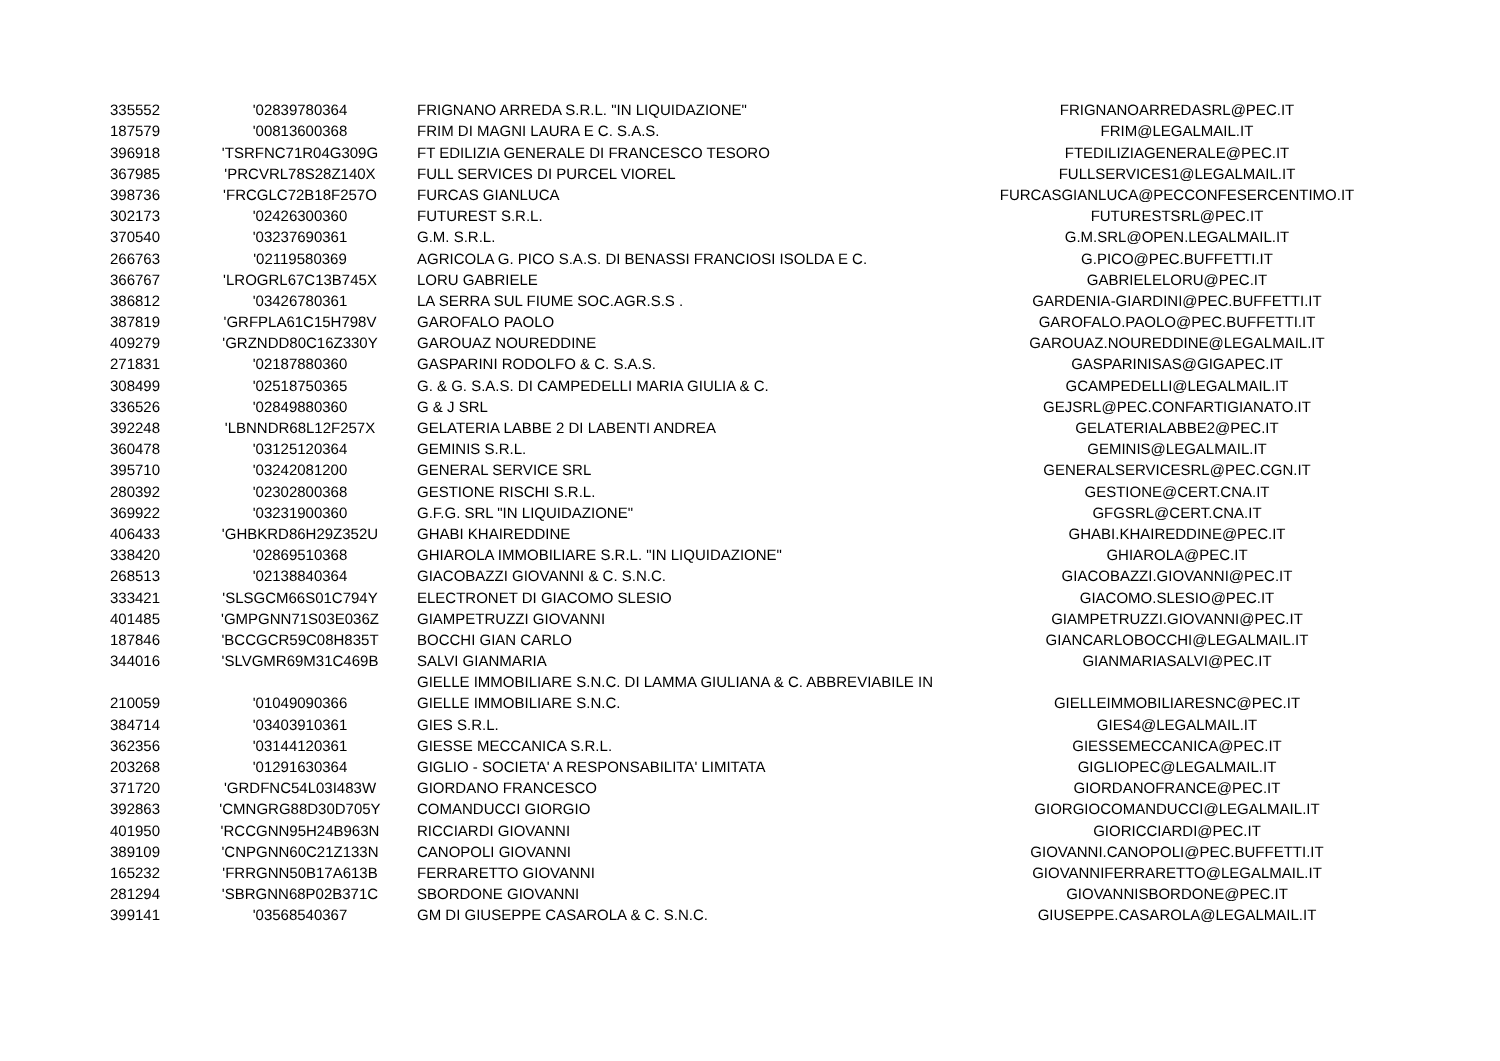| 335552 | '02839780364 | FRIGNANO ARREDA S.R.L. "IN LIQUIDAZIONE" | FRIGNANOARREDASRL@PEC.IT |
| 187579 | '00813600368 | FRIM DI MAGNI LAURA E C. S.A.S. | FRIM@LEGALMAIL.IT |
| 396918 | 'TSRFNC71R04G309G | FT EDILIZIA GENERALE DI FRANCESCO TESORO | FTEDILIZIAGENERALE@PEC.IT |
| 367985 | 'PRCVRL78S28Z140X | FULL SERVICES DI PURCEL VIOREL | FULLSERVICES1@LEGALMAIL.IT |
| 398736 | 'FRCGLC72B18F257O | FURCAS GIANLUCA | FURCASGIANLUCA@PECCONFESERCENTIMO.IT |
| 302173 | '02426300360 | FUTUREST S.R.L. | FUTURESTSRL@PEC.IT |
| 370540 | '03237690361 | G.M. S.R.L. | G.M.SRL@OPEN.LEGALMAIL.IT |
| 266763 | '02119580369 | AGRICOLA G. PICO S.A.S. DI BENASSI FRANCIOSI ISOLDA E C. | G.PICO@PEC.BUFFETTI.IT |
| 366767 | 'LROGRL67C13B745X | LORU GABRIELE | GABRIELELORU@PEC.IT |
| 386812 | '03426780361 | LA SERRA SUL FIUME SOC.AGR.S.S . | GARDENIA-GIARDINI@PEC.BUFFETTI.IT |
| 387819 | 'GRFPLA61C15H798V | GAROFALO PAOLO | GAROFALO.PAOLO@PEC.BUFFETTI.IT |
| 409279 | 'GRZNDD80C16Z330Y | GAROUAZ NOUREDDINE | GAROUAZ.NOUREDDINE@LEGALMAIL.IT |
| 271831 | '02187880360 | GASPARINI RODOLFO & C. S.A.S. | GASPARINISAS@GIGAPEC.IT |
| 308499 | '02518750365 | G. & G. S.A.S. DI CAMPEDELLI MARIA GIULIA & C. | GCAMPEDELLI@LEGALMAIL.IT |
| 336526 | '02849880360 | G & J SRL | GEJSRL@PEC.CONFARTIGIANATO.IT |
| 392248 | 'LBNNDR68L12F257X | GELATERIA LABBE 2 DI LABENTI ANDREA | GELATERIALABBE2@PEC.IT |
| 360478 | '03125120364 | GEMINIS S.R.L. | GEMINIS@LEGALMAIL.IT |
| 395710 | '03242081200 | GENERAL SERVICE SRL | GENERALSERVICESRL@PEC.CGN.IT |
| 280392 | '02302800368 | GESTIONE RISCHI S.R.L. | GESTIONE@CERT.CNA.IT |
| 369922 | '03231900360 | G.F.G. SRL "IN LIQUIDAZIONE" | GFGSRL@CERT.CNA.IT |
| 406433 | 'GHBKRD86H29Z352U | GHABI KHAIREDDINE | GHABI.KHAIREDDINE@PEC.IT |
| 338420 | '02869510368 | GHIAROLA IMMOBILIARE S.R.L. "IN LIQUIDAZIONE" | GHIAROLA@PEC.IT |
| 268513 | '02138840364 | GIACOBAZZI GIOVANNI & C. S.N.C. | GIACOBAZZI.GIOVANNI@PEC.IT |
| 333421 | 'SLSGCM66S01C794Y | ELECTRONET DI GIACOMO SLESIO | GIACOMO.SLESIO@PEC.IT |
| 401485 | 'GMPGNN71S03E036Z | GIAMPETRUZZI GIOVANNI | GIAMPETRUZZI.GIOVANNI@PEC.IT |
| 187846 | 'BCCGCR59C08H835T | BOCCHI GIAN CARLO | GIANCARLOBOCCHI@LEGALMAIL.IT |
| 344016 | 'SLVGMR69M31C469B | SALVI GIANMARIA | GIANMARIASALVI@PEC.IT |
| | | GIELLE IMMOBILIARE S.N.C. DI LAMMA GIULIANA & C. ABBREVIABILE IN | |
| 210059 | '01049090366 | GIELLE IMMOBILIARE S.N.C. | GIELLEIMMOBILIARESNC@PEC.IT |
| 384714 | '03403910361 | GIES S.R.L. | GIES4@LEGALMAIL.IT |
| 362356 | '03144120361 | GIESSE MECCANICA S.R.L. | GIESSEMECCANICA@PEC.IT |
| 203268 | '01291630364 | GIGLIO - SOCIETA' A RESPONSABILITA' LIMITATA | GIGLIOPEC@LEGALMAIL.IT |
| 371720 | 'GRDFNC54L03I483W | GIORDANO FRANCESCO | GIORDANOFRANCE@PEC.IT |
| 392863 | 'CMNGRG88D30D705Y | COMANDUCCI GIORGIO | GIORGIOCOMANDUCCI@LEGALMAIL.IT |
| 401950 | 'RCCGNN95H24B963N | RICCIARDI GIOVANNI | GIORICCIARDI@PEC.IT |
| 389109 | 'CNPGNN60C21Z133N | CANOPOLI GIOVANNI | GIOVANNI.CANOPOLI@PEC.BUFFETTI.IT |
| 165232 | 'FRRGNN50B17A613B | FERRARETTO GIOVANNI | GIOVANNIFERRARETTO@LEGALMAIL.IT |
| 281294 | 'SBRGNN68P02B371C | SBORDONE GIOVANNI | GIOVANNISBORDONE@PEC.IT |
| 399141 | '03568540367 | GM DI GIUSEPPE CASAROLA & C. S.N.C. | GIUSEPPE.CASAROLA@LEGALMAIL.IT |